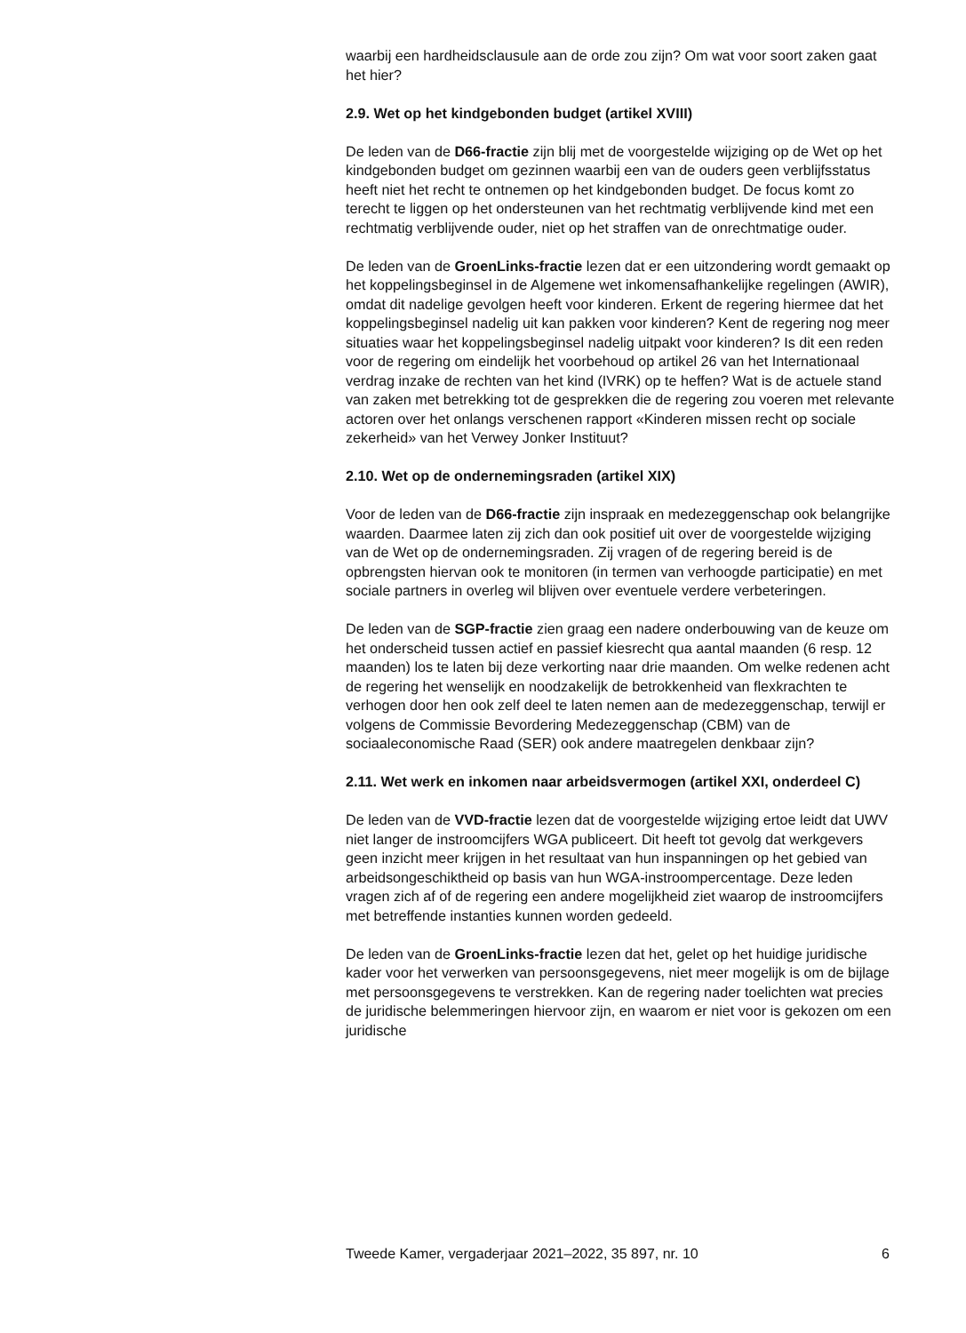waarbij een hardheidsclausule aan de orde zou zijn? Om wat voor soort zaken gaat het hier?
2.9. Wet op het kindgebonden budget (artikel XVIII)
De leden van de D66-fractie zijn blij met de voorgestelde wijziging op de Wet op het kindgebonden budget om gezinnen waarbij een van de ouders geen verblijfsstatus heeft niet het recht te ontnemen op het kindgebonden budget. De focus komt zo terecht te liggen op het ondersteunen van het rechtmatig verblijvende kind met een rechtmatig verblijvende ouder, niet op het straffen van de onrechtmatige ouder.
De leden van de GroenLinks-fractie lezen dat er een uitzondering wordt gemaakt op het koppelingsbeginsel in de Algemene wet inkomensafhankelijke regelingen (AWIR), omdat dit nadelige gevolgen heeft voor kinderen. Erkent de regering hiermee dat het koppelingsbeginsel nadelig uit kan pakken voor kinderen? Kent de regering nog meer situaties waar het koppelingsbeginsel nadelig uitpakt voor kinderen? Is dit een reden voor de regering om eindelijk het voorbehoud op artikel 26 van het Internationaal verdrag inzake de rechten van het kind (IVRK) op te heffen? Wat is de actuele stand van zaken met betrekking tot de gesprekken die de regering zou voeren met relevante actoren over het onlangs verschenen rapport «Kinderen missen recht op sociale zekerheid» van het Verwey Jonker Instituut?
2.10. Wet op de ondernemingsraden (artikel XIX)
Voor de leden van de D66-fractie zijn inspraak en medezeggenschap ook belangrijke waarden. Daarmee laten zij zich dan ook positief uit over de voorgestelde wijziging van de Wet op de ondernemingsraden. Zij vragen of de regering bereid is de opbrengsten hiervan ook te monitoren (in termen van verhoogde participatie) en met sociale partners in overleg wil blijven over eventuele verdere verbeteringen.
De leden van de SGP-fractie zien graag een nadere onderbouwing van de keuze om het onderscheid tussen actief en passief kiesrecht qua aantal maanden (6 resp. 12 maanden) los te laten bij deze verkorting naar drie maanden. Om welke redenen acht de regering het wenselijk en noodzakelijk de betrokkenheid van flexkrachten te verhogen door hen ook zelf deel te laten nemen aan de medezeggenschap, terwijl er volgens de Commissie Bevordering Medezeggenschap (CBM) van de sociaaleconomische Raad (SER) ook andere maatregelen denkbaar zijn?
2.11. Wet werk en inkomen naar arbeidsvermogen (artikel XXI, onderdeel C)
De leden van de VVD-fractie lezen dat de voorgestelde wijziging ertoe leidt dat UWV niet langer de instroomcijfers WGA publiceert. Dit heeft tot gevolg dat werkgevers geen inzicht meer krijgen in het resultaat van hun inspanningen op het gebied van arbeidsongeschiktheid op basis van hun WGA-instroompercentage. Deze leden vragen zich af of de regering een andere mogelijkheid ziet waarop de instroomcijfers met betreffende instanties kunnen worden gedeeld.
De leden van de GroenLinks-fractie lezen dat het, gelet op het huidige juridische kader voor het verwerken van persoonsgegevens, niet meer mogelijk is om de bijlage met persoonsgegevens te verstrekken. Kan de regering nader toelichten wat precies de juridische belemmeringen hiervoor zijn, en waarom er niet voor is gekozen om een juridische
Tweede Kamer, vergaderjaar 2021–2022, 35 897, nr. 10 6